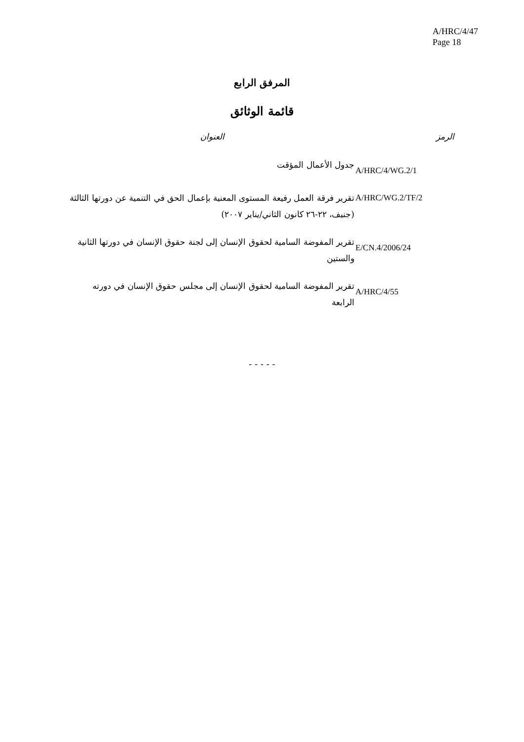A/HRC/4/47
Page 18
المرفق الرابع
قائمة الوثائق
| الرمز | العنوان |
| --- | --- |
| A/HRC/4/WG.2/1 | جدول الأعمال المؤقت |
| A/HRC/WG.2/TF/2 | تقرير فرقة العمل رفيعة المستوى المعنية بإعمال الحق في التنمية عن دورتها الثالثة (جنيف، ٢٢-٢٦ كانون الثاني/يناير ٢٠٠٧) |
| E/CN.4/2006/24 | تقرير المفوضة السامية لحقوق الإنسان إلى لجنة حقوق الإنسان في دورتها الثانية والستين |
| A/HRC/4/55 | تقرير المفوضة السامية لحقوق الإنسان إلى مجلس حقوق الإنسان في دورته الرابعة |
- - - - -